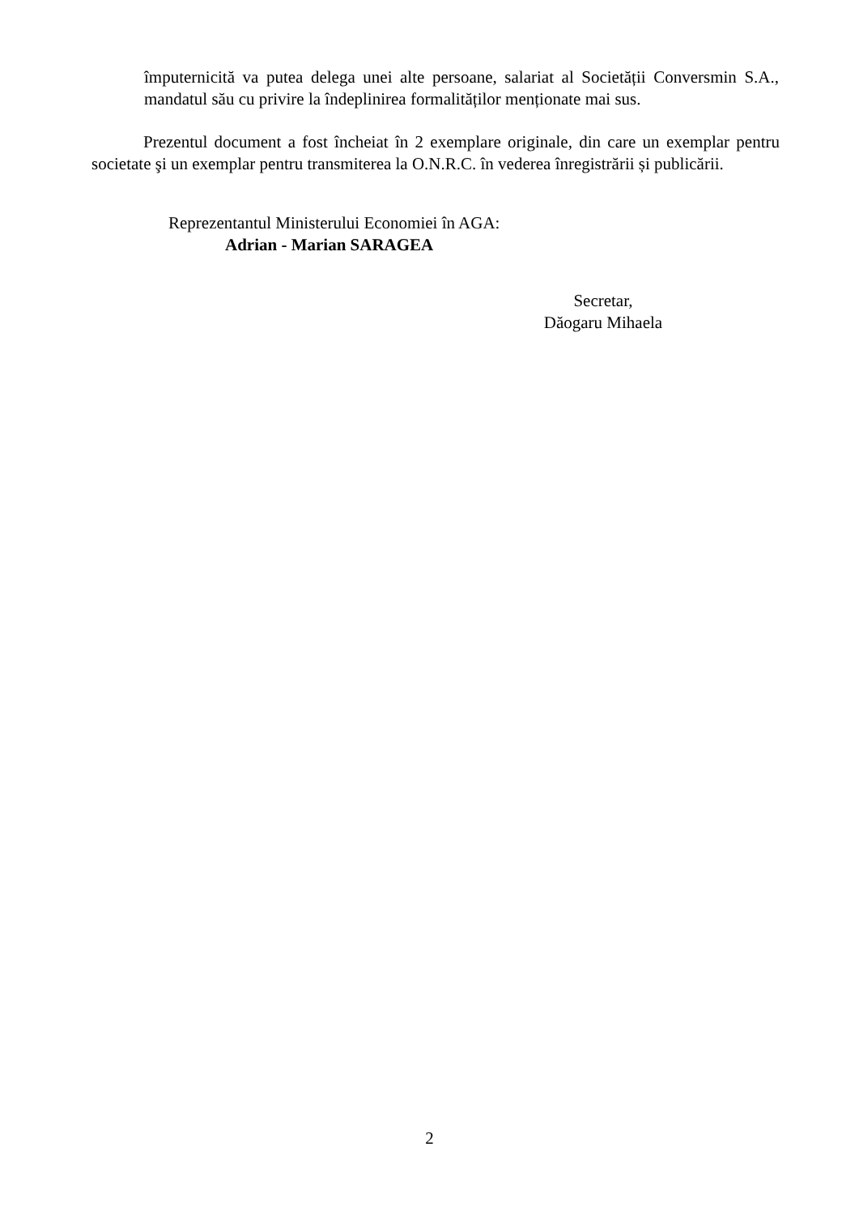împuternicită va putea delega unei alte persoane, salariat al Societății Conversmin S.A., mandatul său cu privire la îndeplinirea formalităților menționate mai sus.
Prezentul document a fost încheiat în 2 exemplare originale, din care un exemplar pentru societate şi un exemplar pentru transmiterea la O.N.R.C. în vederea înregistrării și publicării.
Reprezentantul Ministerului Economiei în AGA:
Adrian - Marian SARAGEA
Secretar,
Dăogaru Mihaela
2